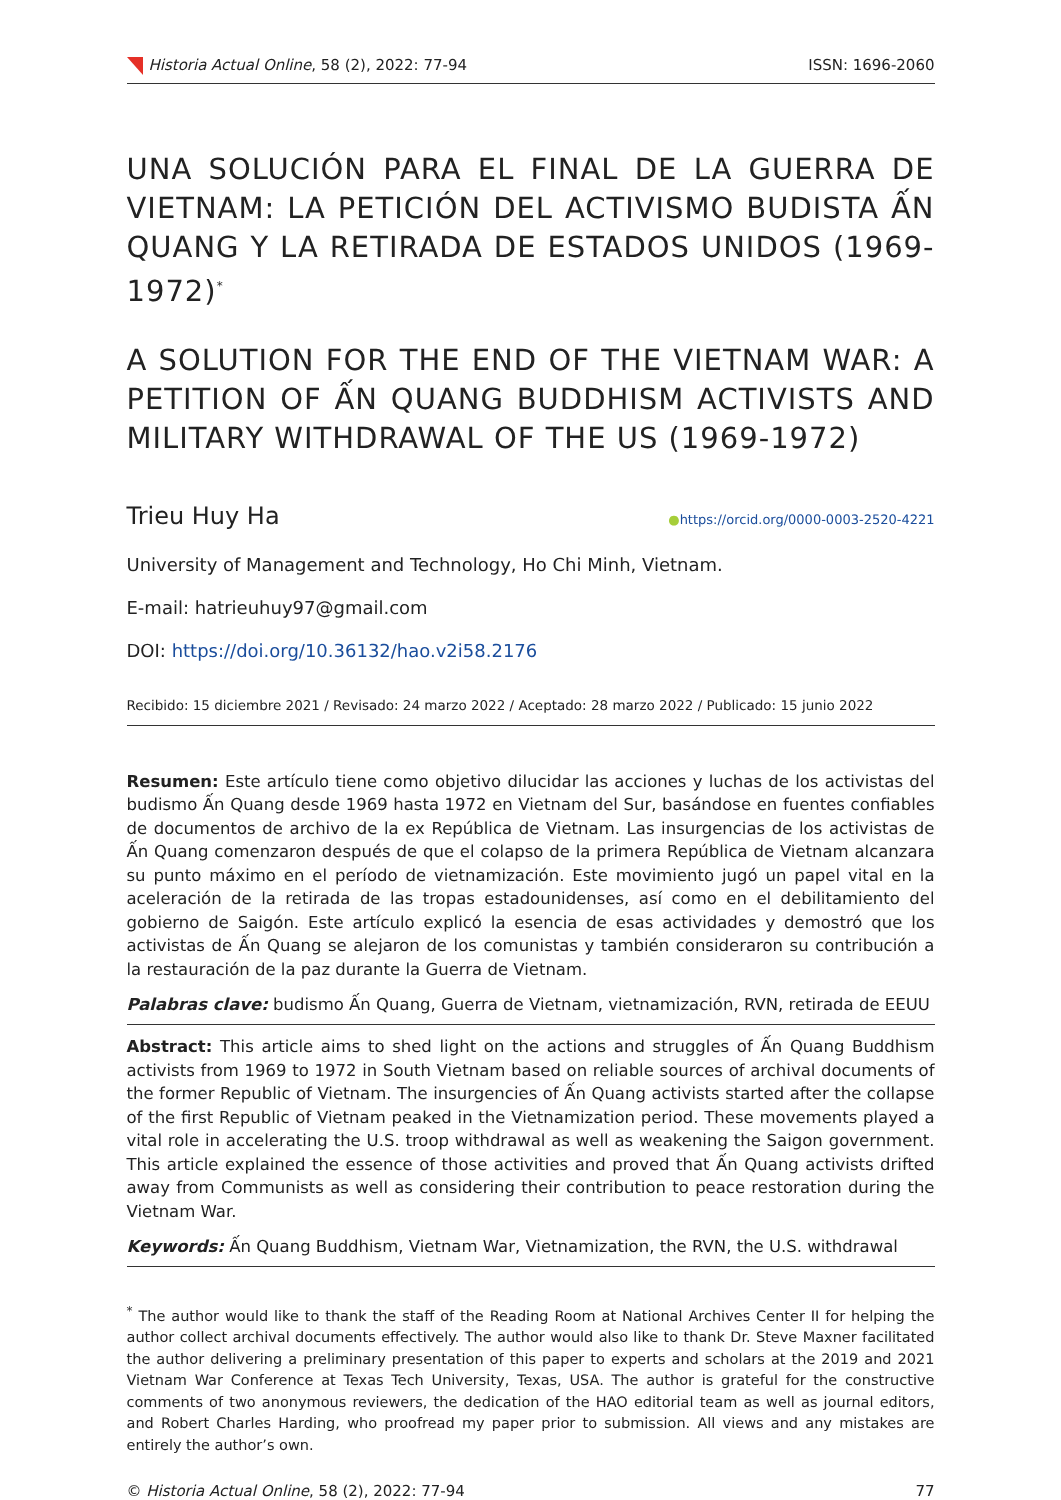Historia Actual Online, 58 (2), 2022: 77-94 ISSN: 1696-2060
UNA SOLUCIÓN PARA EL FINAL DE LA GUERRA DE VIETNAM: LA PETICIÓN DEL ACTIVISMO BUDISTA ẤN QUANG Y LA RETIRADA DE ESTADOS UNIDOS (1969-1972)<sup>*</sup>
A SOLUTION FOR THE END OF THE VIETNAM WAR: A PETITION OF ẤN QUANG BUDDHISM ACTIVISTS AND MILITARY WITHDRAWAL OF THE US (1969-1972)
Trieu Huy Ha ●https://orcid.org/0000-0003-2520-4221
University of Management and Technology, Ho Chi Minh, Vietnam.
E-mail: hatrieuhuy97@gmail.com
DOI: https://doi.org/10.36132/hao.v2i58.2176
Recibido: 15 diciembre 2021 / Revisado: 24 marzo 2022 / Aceptado: 28 marzo 2022 / Publicado: 15 junio 2022
Resumen: Este artículo tiene como objetivo dilucidar las acciones y luchas de los activistas del budismo Ấn Quang desde 1969 hasta 1972 en Vietnam del Sur, basándose en fuentes confiables de documentos de archivo de la ex República de Vietnam. Las insurgencias de los activistas de Ấn Quang comenzaron después de que el colapso de la primera República de Vietnam alcanzara su punto máximo en el período de vietnamización. Este movimiento jugó un papel vital en la aceleración de la retirada de las tropas estadounidenses, así como en el debilitamiento del gobierno de Saigón. Este artículo explicó la esencia de esas actividades y demostró que los activistas de Ấn Quang se alejaron de los comunistas y también consideraron su contribución a la restauración de la paz durante la Guerra de Vietnam.
Palabras clave: budismo Ấn Quang, Guerra de Vietnam, vietnamización, RVN, retirada de EEUU
Abstract: This article aims to shed light on the actions and struggles of Ấn Quang Buddhism activists from 1969 to 1972 in South Vietnam based on reliable sources of archival documents of the former Republic of Vietnam. The insurgencies of Ấn Quang activists started after the collapse of the first Republic of Vietnam peaked in the Vietnamization period. These movements played a vital role in accelerating the U.S. troop withdrawal as well as weakening the Saigon government. This article explained the essence of those activities and proved that Ấn Quang activists drifted away from Communists as well as considering their contribution to peace restoration during the Vietnam War.
Keywords: Ấn Quang Buddhism, Vietnam War, Vietnamization, the RVN, the U.S. withdrawal
<sup>*</sup> The author would like to thank the staff of the Reading Room at National Archives Center II for helping the author collect archival documents effectively. The author would also like to thank Dr. Steve Maxner facilitated the author delivering a preliminary presentation of this paper to experts and scholars at the 2019 and 2021 Vietnam War Conference at Texas Tech University, Texas, USA. The author is grateful for the constructive comments of two anonymous reviewers, the dedication of the HAO editorial team as well as journal editors, and Robert Charles Harding, who proofread my paper prior to submission. All views and any mistakes are entirely the author’s own.
© Historia Actual Online, 58 (2), 2022: 77-94 77